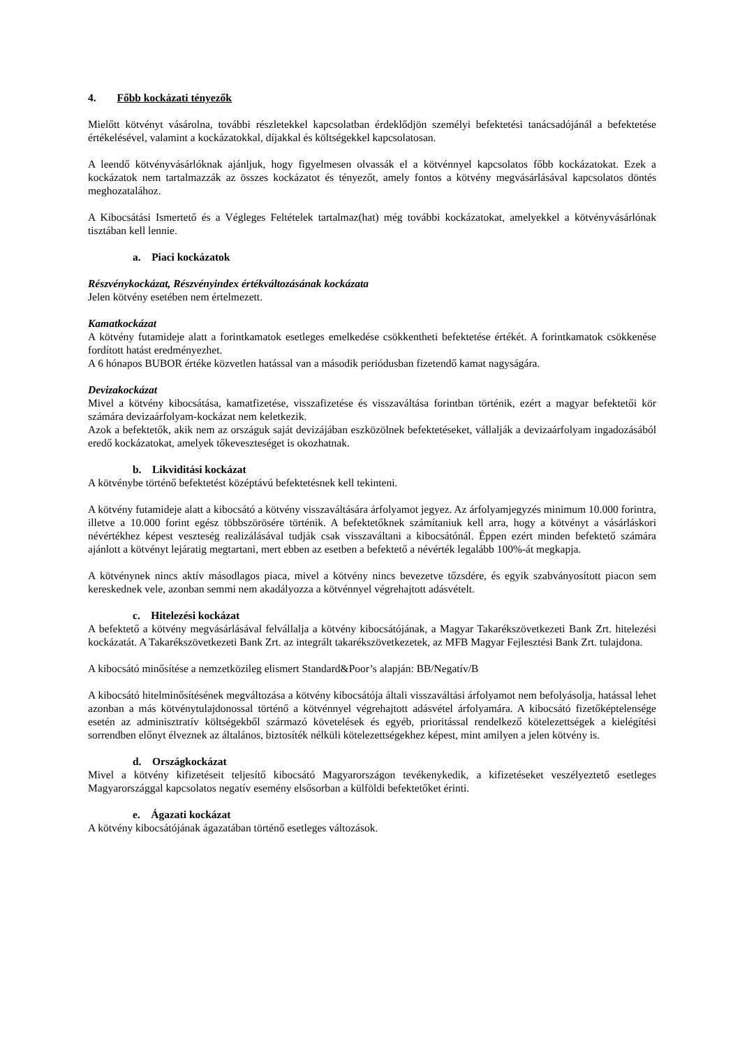4. Főbb kockázati tényezők
Mielőtt kötvényt vásárolna, további részletekkel kapcsolatban érdeklődjön személyi befektetési tanácsadójánál a befektetése értékelésével, valamint a kockázatokkal, díjakkal és költségekkel kapcsolatosan.
A leendő kötvényvásárlóknak ajánljuk, hogy figyelmesen olvassák el a kötvénnyel kapcsolatos főbb kockázatokat. Ezek a kockázatok nem tartalmazzák az összes kockázatot és tényezőt, amely fontos a kötvény megvásárlásával kapcsolatos döntés meghozatalához.
A Kibocsátási Ismertető és a Végleges Feltételek tartalmaz(hat) még további kockázatokat, amelyekkel a kötvényvásárlónak tisztában kell lennie.
a. Piaci kockázatok
Részvénykockázat, Részvényindex értékváltozásának kockázata
Jelen kötvény esetében nem értelmezett.
Kamatkockázat
A kötvény futamideje alatt a forintkamatok esetleges emelkedése csökkentheti befektetése értékét. A forintkamatok csökkenése fordított hatást eredményezhet.
A 6 hónapos BUBOR értéke közvetlen hatással van a második periódusban fizetendő kamat nagyságára.
Devizakockázat
Mivel a kötvény kibocsátása, kamatfizetése, visszafizetése és visszaváltása forintban történik, ezért a magyar befektetői kör számára devizaárfolyam-kockázat nem keletkezik.
Azok a befektetők, akik nem az országuk saját devizájában eszközölnek befektetéseket, vállalják a devizaárfolyam ingadozásából eredő kockázatokat, amelyek tőkeveszteséget is okozhatnak.
b. Likviditási kockázat
A kötvénybe történő befektetést középtávú befektetésnek kell tekinteni.
A kötvény futamideje alatt a kibocsátó a kötvény visszaváltására árfolyamot jegyez. Az árfolyamjegyzés minimum 10.000 forintra, illetve a 10.000 forint egész többszörösére történik. A befektetőknek számítaniuk kell arra, hogy a kötvényt a vásárláskori névértékhez képest veszteség realizálásával tudják csak visszaváltani a kibocsátónál. Éppen ezért minden befektető számára ajánlott a kötvényt lejáratig megtartani, mert ebben az esetben a befektető a névérték legalább 100%-át megkapja.
A kötvénynek nincs aktív másodlagos piaca, mivel a kötvény nincs bevezetve tőzsdére, és egyik szabványosított piacon sem kereskednek vele, azonban semmi nem akadályozza a kötvénnyel végrehajtott adásvételt.
c. Hitelezési kockázat
A befektető a kötvény megvásárlásával felvállalja a kötvény kibocsátójának, a Magyar Takarékszövetkezeti Bank Zrt. hitelezési kockázatát. A Takarékszövetkezeti Bank Zrt. az integrált takarékszövetkezetek, az MFB Magyar Fejlesztési Bank Zrt. tulajdona.
A kibocsátó minősítése a nemzetközileg elismert Standard&Poor’s alapján: BB/Negatív/B
A kibocsátó hitelminősítésének megváltozása a kötvény kibocsátója általi visszaváltási árfolyamot nem befolyásolja, hatással lehet azonban a más kötvénytulajdonossal történő a kötvénnyel végrehajtott adásvétel árfolyamára. A kibocsátó fizetőképtelensége esetén az adminisztratív költségekből származó követelések és egyéb, prioritással rendelkező kötelezettségek a kielégítési sorrendben előnyt élveznek az általános, biztosíték nélküli kötelezettségekhez képest, mint amilyen a jelen kötvény is.
d. Országkockázat
Mivel a kötvény kifizetéseit teljesítő kibocsátó Magyarországon tevékenykedik, a kifizetéseket veszélyeztető esetleges Magyarországgal kapcsolatos negatív esemény elsősorban a külföldi befektetőket érinti.
e. Ágazati kockázat
A kötvény kibocsátójának ágazatában történő esetleges változások.